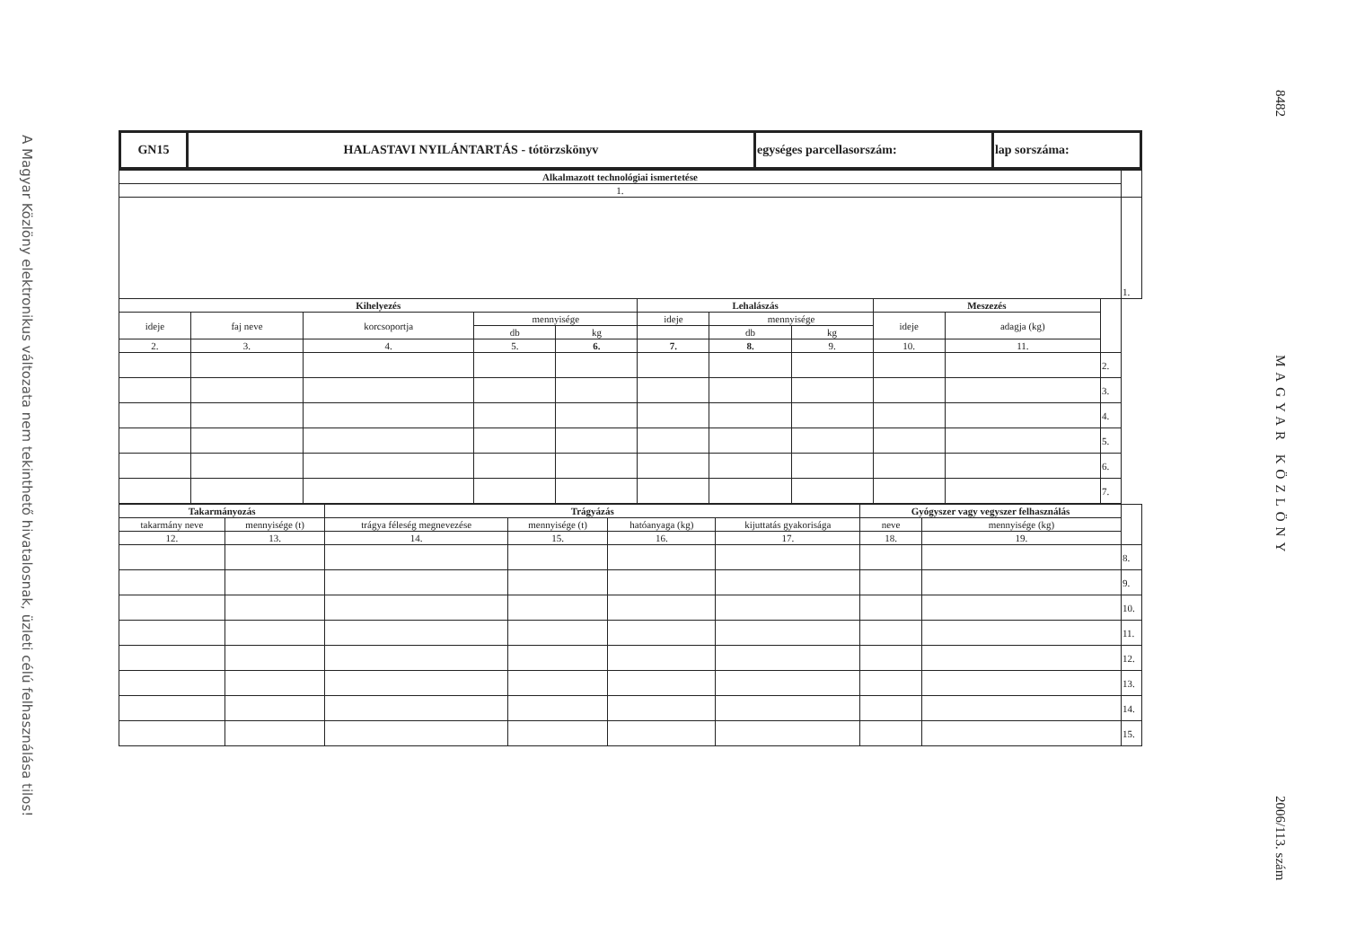A Magyar Közlöny elektronikus változata nem tekinthető hivatalosnak, üzleti célú felhasználása tilos!
| GN15 | HALASTAVI NYILÁNTARTÁS - tótörzskönyv | egységes parcellasorszám: | lap sorszáma: |
| Alkalmazott technológiai ismertetése | | | | | | | | | | | |
| 1. | | | | | | | | | | | |
| | | | | | | | | | | | 1. |
| Kihelyezés | | | | | Lehalászás | | | Meszezés | | | |
| ideje | faj neve | korcsoportja | mennyisége | | ideje | mennyisége | | ideje | adagja (kg) | | |
| | | | db | kg | | db | kg | | | | |
| 2. | 3. | 4. | 5. | 6. | 7. | 8. | 9. | 10. | 11. | | |
| | | | | | | | | | | 2. | |
| | | | | | | | | | | 3. | |
| | | | | | | | | | | 4. | |
| | | | | | | | | | | 5. | |
| | | | | | | | | | | 6. | |
| | | | | | | | | | | 7. | |
| Takarmányozás | | Trágyázás | | | | Gyógyszer vagy vegyszer felhasználás | | |
| takarmány neve | mennyisége (t) | trágya féleség megnevezése | mennyisége (t) | hatóanyaga (kg) | kijuttatás gyakorisága | neve | mennyisége (kg) | |
| 12. | 13. | 14. | 15. | 16. | 17. | 18. | 19. | |
| | | | | | | | | 8. |
| | | | | | | | | 9. |
| | | | | | | | | 10. |
| | | | | | | | | 11. |
| | | | | | | | | 12. |
| | | | | | | | | 13. |
| | | | | | | | | 14. |
| | | | | | | | | 15. |
8482
MAGYAR KÖZLÖNY
2006/113. szám